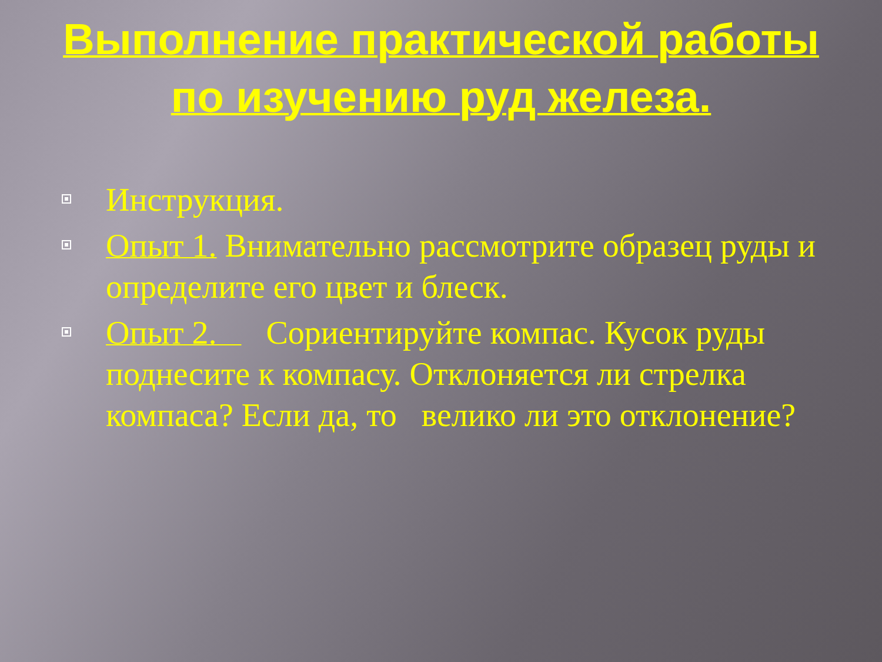Выполнение практической работы по изучению руд железа.
Инструкция.
Опыт 1. Внимательно рассмотрите образец руды и определите его цвет и блеск.
Опыт 2. Сориентируйте компас. Кусок руды поднесите к компасу. Отклоняется ли стрелка компаса? Если да, то велико ли это отклонение?